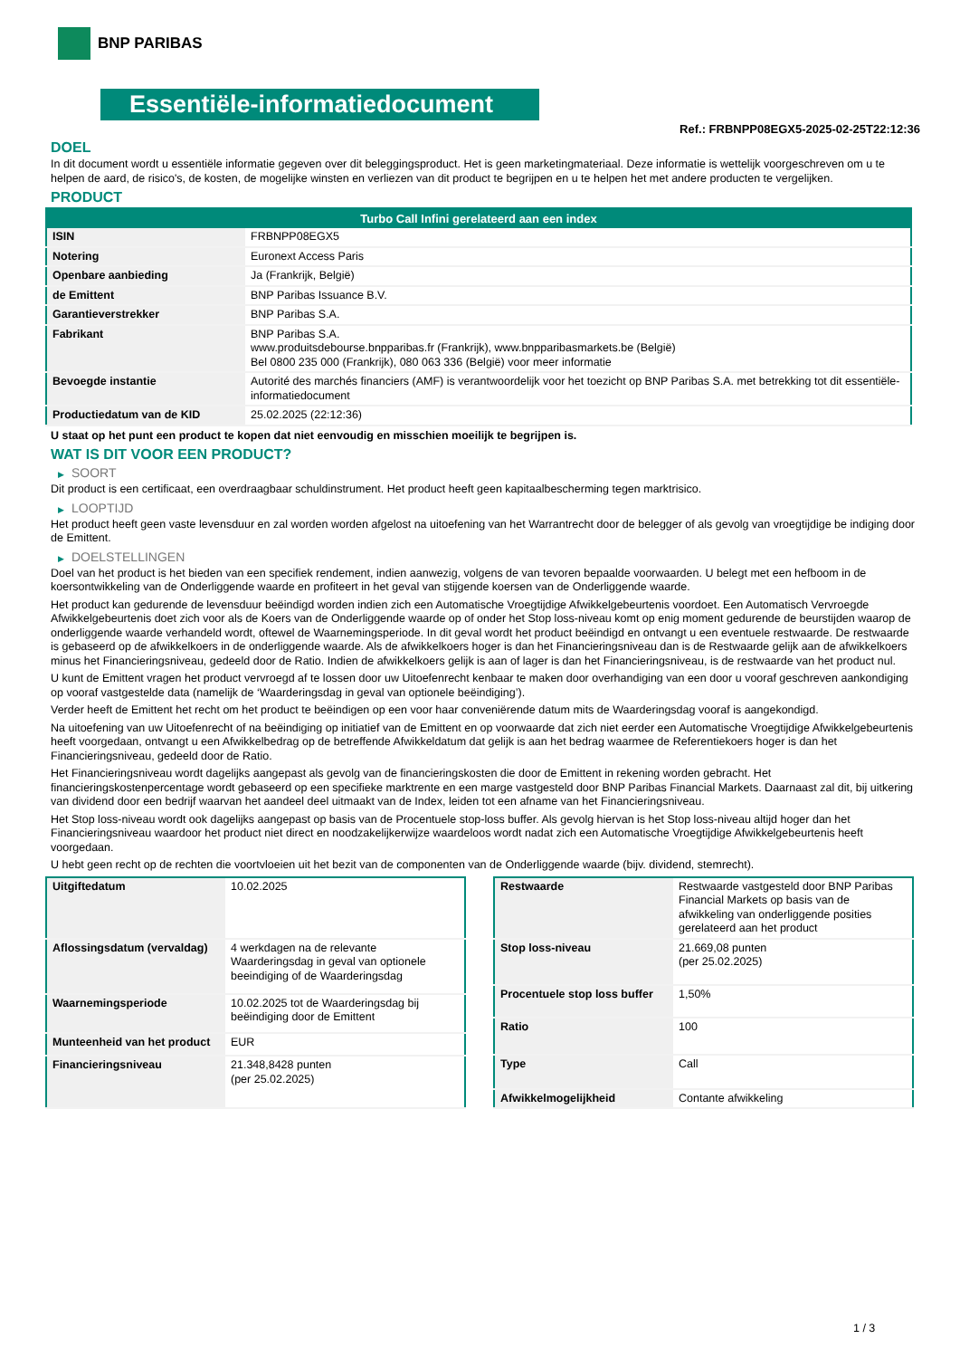BNP PARIBAS
Essentiële-informatiedocument
Ref.: FRBNPP08EGX5-2025-02-25T22:12:36
DOEL
In dit document wordt u essentiële informatie gegeven over dit beleggingsproduct. Het is geen marketingmateriaal. Deze informatie is wettelijk voorgeschreven om u te helpen de aard, de risico's, de kosten, de mogelijke winsten en verliezen van dit product te begrijpen en u te helpen het met andere producten te vergelijken.
PRODUCT
| Turbo Call Infini gerelateerd aan een index | |
| --- | --- |
| ISIN | FRBNPP08EGX5 |
| Notering | Euronext Access Paris |
| Openbare aanbieding | Ja (Frankrijk, België) |
| de Emittent | BNP Paribas Issuance B.V. |
| Garantieverstrekker | BNP Paribas S.A. |
| Fabrikant | BNP Paribas S.A. www.produitsdebourse.bnpparibas.fr (Frankrijk), www.bnpparibasmarkets.be (België) Bel 0800 235 000 (Frankrijk), 080 063 336 (België) voor meer informatie |
| Bevoegde instantie | Autorité des marchés financiers (AMF) is verantwoordelijk voor het toezicht op BNP Paribas S.A. met betrekking tot dit essentiële-informatiedocument |
| Productiedatum van de KID | 25.02.2025 (22:12:36) |
U staat op het punt een product te kopen dat niet eenvoudig en misschien moeilijk te begrijpen is.
WAT IS DIT VOOR EEN PRODUCT?
▶ SOORT
Dit product is een certificaat, een overdraagbaar schuldinstrument. Het product heeft geen kapitaalbescherming tegen marktrisico.
▶ LOOPTIJD
Het product heeft geen vaste levensduur en zal worden worden afgelost na uitoefening van het Warrantrecht door de belegger of als gevolg van vroegtijdige be indiging door de Emittent.
▶ DOELSTELLINGEN
Doel van het product is het bieden van een specifiek rendement, indien aanwezig, volgens de van tevoren bepaalde voorwaarden. U belegt met een hefboom in de koersontwikkeling van de Onderliggende waarde en profiteert in het geval van stijgende koersen van de Onderliggende waarde.
Het product kan gedurende de levensduur beëindigd worden indien zich een Automatische Vroegtijdige Afwikkelgebeurtenis voordoet. Een Automatisch Vervroegde Afwikkelgebeurtenis doet zich voor als de Koers van de Onderliggende waarde op of onder het Stop loss-niveau komt op enig moment gedurende de beurstijden waarop de onderliggende waarde verhandeld wordt, oftewel de Waarnemingsperiode. In dit geval wordt het product beëindigd en ontvangt u een eventuele restwaarde. De restwaarde is gebaseerd op de afwikkelkoers in de onderliggende waarde. Als de afwikkelkoers hoger is dan het Financieringsniveau dan is de Restwaarde gelijk aan de afwikkelkoers minus het Financieringsniveau, gedeeld door de Ratio. Indien de afwikkelkoers gelijk is aan of lager is dan het Financieringsniveau, is de restwaarde van het product nul.
U kunt de Emittent vragen het product vervroegd af te lossen door uw Uitoefenrecht kenbaar te maken door overhandiging van een door u vooraf geschreven aankondiging op vooraf vastgestelde data (namelijk de ‘Waarderingsdag in geval van optionele beëindiging’).
Verder heeft de Emittent het recht om het product te beëindigen op een voor haar conveniërende datum mits de Waarderingsdag vooraf is aangekondigd.
Na uitoefening van uw Uitoefenrecht of na beëindiging op initiatief van de Emittent en op voorwaarde dat zich niet eerder een Automatische Vroegtijdige Afwikkelgebeurtenis heeft voorgedaan, ontvangt u een Afwikkelbedrag op de betreffende Afwikkeldatum dat gelijk is aan het bedrag waarmee de Referentiekoers hoger is dan het Financieringsniveau, gedeeld door de Ratio.
Het Financieringsniveau wordt dagelijks aangepast als gevolg van de financieringskosten die door de Emittent in rekening worden gebracht. Het financieringskostenpercentage wordt gebaseerd op een specifieke marktrente en een marge vastgesteld door BNP Paribas Financial Markets. Daarnaast zal dit, bij uitkering van dividend door een bedrijf waarvan het aandeel deel uitmaakt van de Index, leiden tot een afname van het Financieringsniveau.
Het Stop loss-niveau wordt ook dagelijks aangepast op basis van de Procentuele stop-loss buffer. Als gevolg hiervan is het Stop loss-niveau altijd hoger dan het Financieringsniveau waardoor het product niet direct en noodzakelijkerwijze waardeloos wordt nadat zich een Automatische Vroegtijdige Afwikkelgebeurtenis heeft voorgedaan.
U hebt geen recht op de rechten die voortvloeien uit het bezit van de componenten van de Onderliggende waarde (bijv. dividend, stemrecht).
| Uitgiftedatum | 10.02.2025 |
| Aflossingsdatum (vervaldag) | 4 werkdagen na de relevante Waarderingsdag in geval van optionele beeindiging of de Waarderingsdag |
| Waarnemingsperiode | 10.02.2025 tot de Waarderingsdag bij beëindiging door de Emittent |
| Munteenheid van het product | EUR |
| Financieringsniveau | 21.348,8428 punten (per 25.02.2025) |
| Restwaarde | Restwaarde vastgesteld door BNP Paribas Financial Markets op basis van de afwikkeling van onderliggende posities gerelateerd aan het product |
| Stop loss-niveau | 21.669,08 punten (per 25.02.2025) |
| Procentuele stop loss buffer | 1,50% |
| Ratio | 100 |
| Type | Call |
| Afwikkelmogelijkheid | Contante afwikkeling |
1 / 3